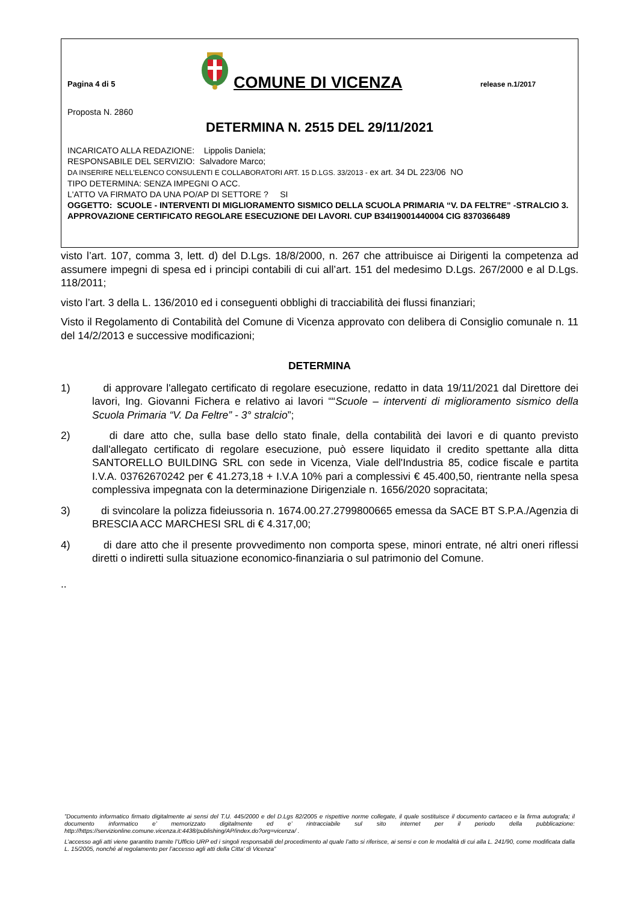Pagina 4 di 5
COMUNE DI VICENZA
release n.1/2017
Proposta N. 2860
DETERMINA N. 2515 DEL 29/11/2021
INCARICATO ALLA REDAZIONE: Lippolis Daniela;
RESPONSABILE DEL SERVIZIO: Salvadore Marco;
DA INSERIRE NELL’ELENCO CONSULENTI E COLLABORATORI ART. 15 D.LGS. 33/2013 - ex art. 34 DL 223/06 NO
TIPO DETERMINA: SENZA IMPEGNI O ACC.
L'ATTO VA FIRMATO DA UNA PO/AP DI SETTORE ? SI
OGGETTO: SCUOLE - INTERVENTI DI MIGLIORAMENTO SISMICO DELLA SCUOLA PRIMARIA “V. DA FELTRE” -STRALCIO 3. APPROVAZIONE CERTIFICATO REGOLARE ESECUZIONE DEI LAVORI. CUP B34I19001440004 CIG 8370366489
visto l’art. 107, comma 3, lett. d) del D.Lgs. 18/8/2000, n. 267 che attribuisce ai Dirigenti la competenza ad assumere impegni di spesa ed i principi contabili di cui all’art. 151 del medesimo D.Lgs. 267/2000 e al D.Lgs. 118/2011;
visto l’art. 3 della L. 136/2010 ed i conseguenti obblighi di tracciabilità dei flussi finanziari;
Visto il Regolamento di Contabilità del Comune di Vicenza approvato con delibera di Consiglio comunale n. 11 del 14/2/2013 e successive modificazioni;
DETERMINA
1) di approvare l'allegato certificato di regolare esecuzione, redatto in data 19/11/2021 dal Direttore dei lavori, Ing. Giovanni Fichera e relativo ai lavori ““Scuole – interventi di miglioramento sismico della Scuola Primaria “V. Da Feltre” - 3° stralcio”;
2) di dare atto che, sulla base dello stato finale, della contabilità dei lavori e di quanto previsto dall'allegato certificato di regolare esecuzione, può essere liquidato il credito spettante alla ditta SANTORELLO BUILDING SRL con sede in Vicenza, Viale dell'Industria 85, codice fiscale e partita I.V.A. 03762670242 per € 41.273,18 + I.V.A 10% pari a complessivi € 45.400,50, rientrante nella spesa complessiva impegnata con la determinazione Dirigenziale n. 1656/2020 sopracitata;
3) di svincolare la polizza fideiussoria n. 1674.00.27.2799800665 emessa da SACE BT S.P.A./Agenzia di BRESCIA ACC MARCHESI SRL di € 4.317,00;
4) di dare atto che il presente provvedimento non comporta spese, minori entrate, né altri oneri riflessi diretti o indiretti sulla situazione economico-finanziaria o sul patrimonio del Comune.
..
”Documento informatico firmato digitalmente ai sensi del T.U. 445/2000 e del D.Lgs 82/2005 e rispettive norme collegate, il quale sostituisce il documento cartaceo e la firma autografa; il documento informatico e’ memorizzato digitalmente ed e’ rintracciabile sul sito internet per il periodo della pubblicazione: http://https://servizionline.comune.vicenza.it:4438/publishing/AP/index.do?org=vicenza/ .
L’accesso agli atti viene garantito tramite l’Ufficio URP ed i singoli responsabili del procedimento al quale l’atto si riferisce, ai sensi e con le modalità di cui alla L. 241/90, come modificata dalla L. 15/2005, nonché al regolamento per l’accesso agli atti della Citta' di Vicenza”